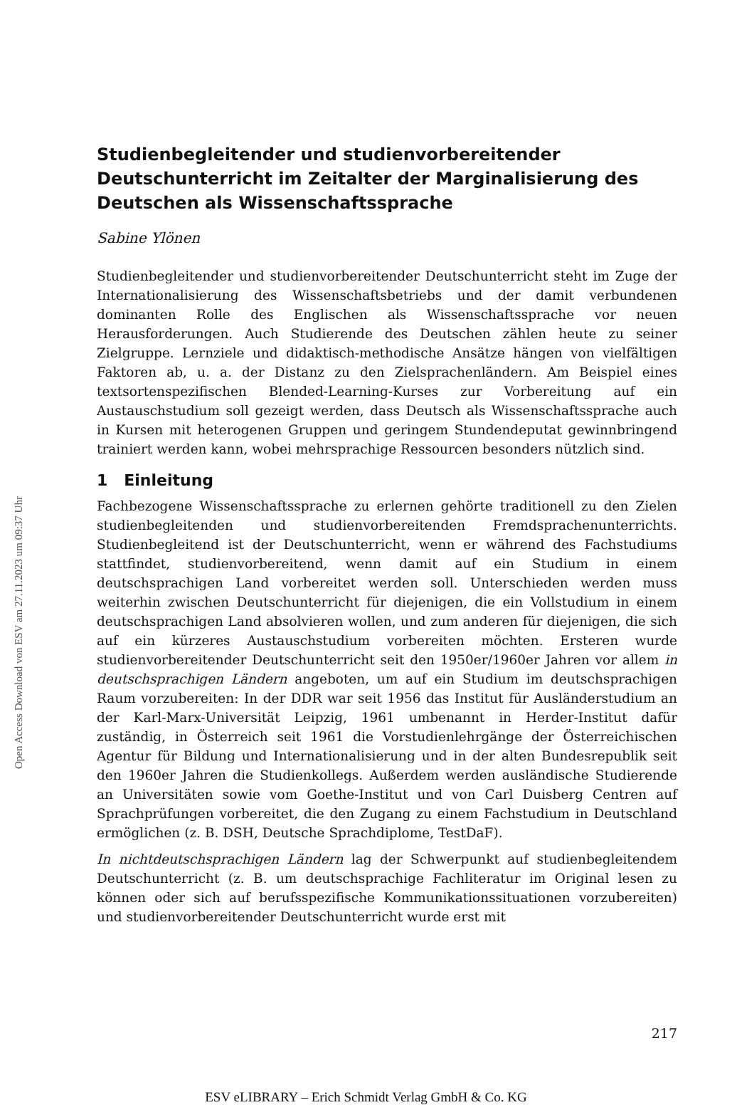Open Access Download von ESV am 27.11.2023 um 09:37 Uhr
Studienbegleitender und studienvorbereitender Deutschunterricht im Zeitalter der Marginalisierung des Deutschen als Wissenschaftssprache
Sabine Ylönen
Studienbegleitender und studienvorbereitender Deutschunterricht steht im Zuge der Internationalisierung des Wissenschaftsbetriebs und der damit verbundenen dominanten Rolle des Englischen als Wissenschaftssprache vor neuen Herausforderungen. Auch Studierende des Deutschen zählen heute zu seiner Zielgruppe. Lernziele und didaktisch-methodische Ansätze hängen von vielfältigen Faktoren ab, u. a. der Distanz zu den Zielsprachenländern. Am Beispiel eines textsortenspezifischen Blended-Learning-Kurses zur Vorbereitung auf ein Austauschstudium soll gezeigt werden, dass Deutsch als Wissenschaftssprache auch in Kursen mit heterogenen Gruppen und geringem Stundendeputat gewinnbringend trainiert werden kann, wobei mehrsprachige Ressourcen besonders nützlich sind.
1 Einleitung
Fachbezogene Wissenschaftssprache zu erlernen gehörte traditionell zu den Zielen studienbegleitenden und studienvorbereitenden Fremdsprachenunterrichts. Studienbegleitend ist der Deutschunterricht, wenn er während des Fachstudiums stattfindet, studienvorbereitend, wenn damit auf ein Studium in einem deutschsprachigen Land vorbereitet werden soll. Unterschieden werden muss weiterhin zwischen Deutschunterricht für diejenigen, die ein Vollstudium in einem deutschsprachigen Land absolvieren wollen, und zum anderen für diejenigen, die sich auf ein kürzeres Austauschstudium vorbereiten möchten. Ersteren wurde studienvorbereitender Deutschunterricht seit den 1950er/1960er Jahren vor allem in deutschsprachigen Ländern angeboten, um auf ein Studium im deutschsprachigen Raum vorzubereiten: In der DDR war seit 1956 das Institut für Ausländerstudium an der Karl-Marx-Universität Leipzig, 1961 umbenannt in Herder-Institut dafür zuständig, in Österreich seit 1961 die Vorstudienlehrgänge der Österreichischen Agentur für Bildung und Internationalisierung und in der alten Bundesrepublik seit den 1960er Jahren die Studienkollegs. Außerdem werden ausländische Studierende an Universitäten sowie vom Goethe-Institut und von Carl Duisberg Centren auf Sprachprüfungen vorbereitet, die den Zugang zu einem Fachstudium in Deutschland ermöglichen (z. B. DSH, Deutsche Sprachdiplome, TestDaF).
In nichtdeutschsprachigen Ländern lag der Schwerpunkt auf studienbegleitendem Deutschunterricht (z. B. um deutschsprachige Fachliteratur im Original lesen zu können oder sich auf berufsspezifische Kommunikationssituationen vorzubereiten) und studienvorbereitender Deutschunterricht wurde erst mit
217
ESV eLIBRARY – Erich Schmidt Verlag GmbH & Co. KG